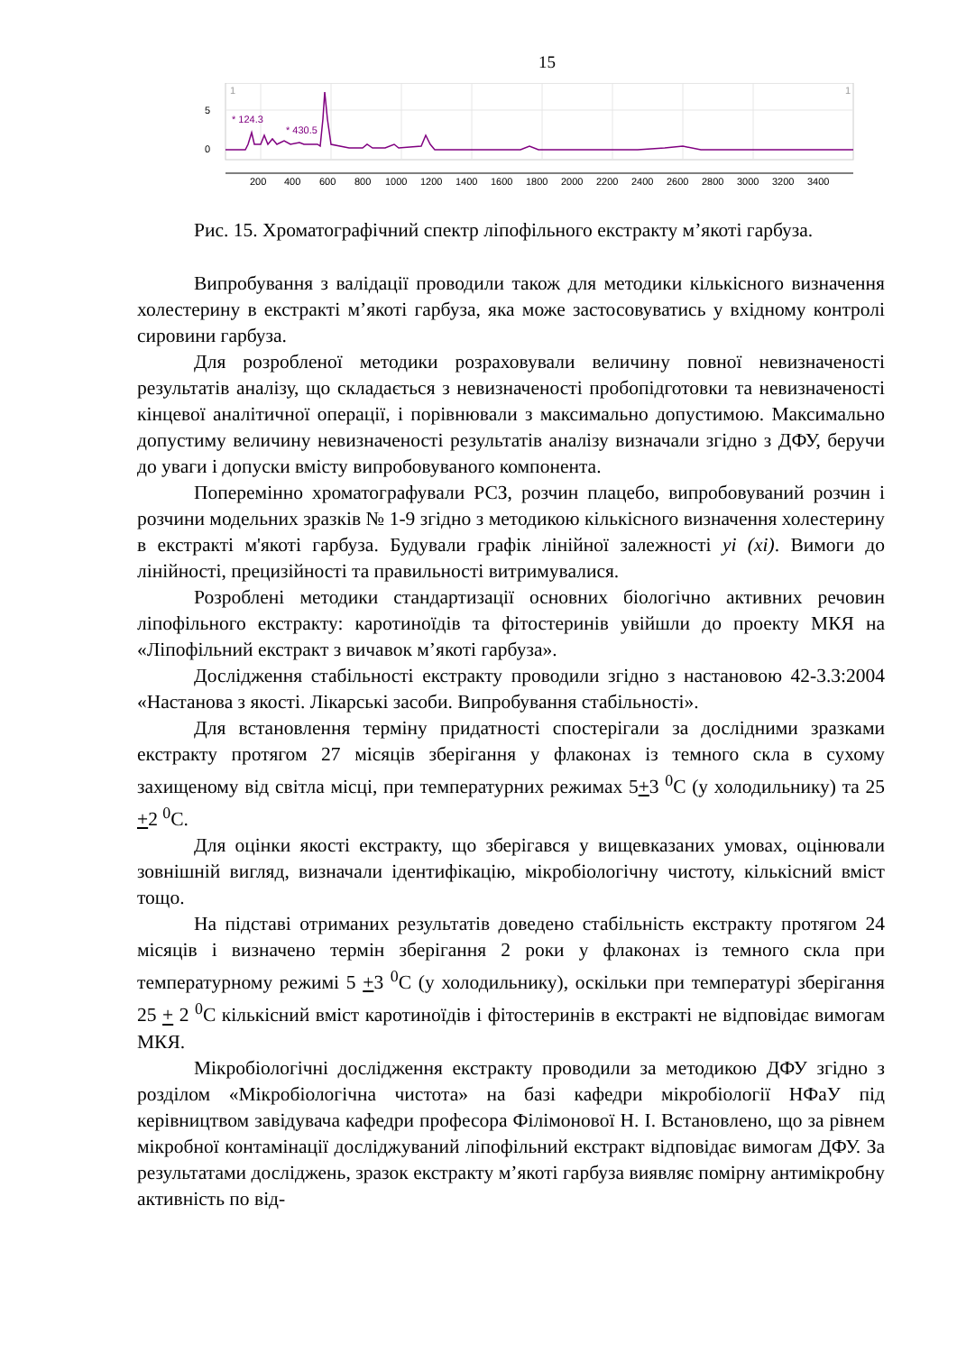15
5
0
1
1
* 124.3
* 430.5
200
400
600
800
1000
1200
1400
1600
1800
2000
2200
2400
2600
2800
3000
3200
3400
Рис. 15. Хроматографічний спектр ліпофільного екстракту м’якоті гарбуза.
Випробування з валідації проводили також для методики кількісного визначення холестерину в екстракті м’якоті гарбуза, яка може застосовуватись у вхідному контролі сировини гарбуза.
Для розробленої методики розраховували величину повної невизначеності результатів аналізу, що складається з невизначеності пробопідготовки та невизначеності кінцевої аналітичної операції, і порівнювали з максимально допустимою. Максимально допустиму величину невизначеності результатів аналізу визначали згідно з ДФУ, беручи до уваги і допуски вмісту випробовуваного компонента.
Поперемінно хроматографували РСЗ, розчин плацебо, випробовуваний розчин і розчини модельних зразків № 1-9 згідно з методикою кількісного визначення холестерину в екстракті м'якоті гарбуза. Будували графік лінійної залежності yi (xi). Вимоги до лінійності, прецизійності та правильності витримувалися.
Розроблені методики стандартизації основних біологічно активних речовин ліпофільного екстракту: каротиноїдів та фітостеринів увійшли до проекту МКЯ на «Ліпофільний екстракт з вичавок м’якоті гарбуза».
Дослідження стабільності екстракту проводили згідно з настановою 42-3.3:2004 «Настанова з якості. Лікарські засоби. Випробування стабільності».
Для встановлення терміну придатності спостерігали за дослідними зразками екстракту протягом 27 місяців зберігання у флаконах із темного скла в сухому захищеному від світла місці, при температурних режимах 5+3 <sup>0</sup>С (у холодильнику) та 25 +2 <sup>0</sup>С.
Для оцінки якості екстракту, що зберігався у вищевказаних умовах, оцінювали зовнішній вигляд, визначали ідентифікацію, мікробіологічну чистоту, кількісний вміст тощо.
На підставі отриманих результатів доведено стабільність екстракту протягом 24 місяців і визначено термін зберігання 2 роки у флаконах із темного скла при температурному режимі 5 +3 <sup>0</sup>С (у холодильнику), оскільки при температурі зберігання 25 + 2 <sup>0</sup>С кількісний вміст каротиноїдів і фітостеринів в екстракті не відповідає вимогам МКЯ.
Мікробіологічні дослідження екстракту проводили за методикою ДФУ згідно з розділом «Мікробіологічна чистота» на базі кафедри мікробіології НФаУ під керівництвом завідувача кафедри професора Філімонової Н. І. Встановлено, що за рівнем мікробної контамінації досліджуваний ліпофільний екстракт відповідає вимогам ДФУ. За результатами досліджень, зразок екстракту м’якоті гарбуза виявляє помірну антимікробну активність по від-